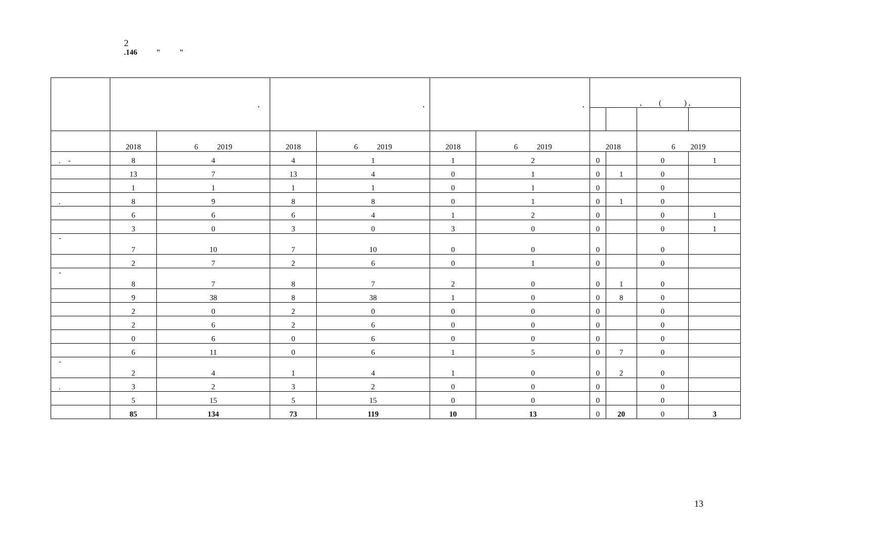2
.146 " "
| | , | | , | | , | | , ( ) , | | | |
| --- | --- | --- | --- | --- | --- | --- | --- | --- | --- | --- |
| | 2018 | 6 2019 | 2018 | 6 2019 | 2018 | 6 2019 | 2018 | | 6 2019 | |
| . - | 8 | 4 | 4 | 1 | 1 | 2 | 0 | | 0 | 1 |
| | 13 | 7 | 13 | 4 | 0 | 1 | 0 | 1 | 0 | |
| | 1 | 1 | 1 | 1 | 0 | 1 | 0 | | 0 | |
| . | 8 | 9 | 8 | 8 | 0 | 1 | 0 | 1 | 0 | |
| | 6 | 6 | 6 | 4 | 1 | 2 | 0 | | 0 | 1 |
| | 3 | 0 | 3 | 0 | 3 | 0 | 0 | | 0 | 1 |
| - | 7 | 10 | 7 | 10 | 0 | 0 | 0 | | 0 | |
| | 2 | 7 | 2 | 6 | 0 | 1 | 0 | | 0 | |
| - | 8 | 7 | 8 | 7 | 2 | 0 | 0 | 1 | 0 | |
| | 9 | 38 | 8 | 38 | 1 | 0 | 0 | 8 | 0 | |
| | 2 | 0 | 2 | 0 | 0 | 0 | 0 | | 0 | |
| | 2 | 6 | 2 | 6 | 0 | 0 | 0 | | 0 | |
| | 0 | 6 | 0 | 6 | 0 | 0 | 0 | | 0 | |
| | 6 | 11 | 0 | 6 | 1 | 5 | 0 | 7 | 0 | |
| - | 2 | 4 | 1 | 4 | 1 | 0 | 0 | 2 | 0 | |
| . | 3 | 2 | 3 | 2 | 0 | 0 | 0 | | 0 | |
| | 5 | 15 | 5 | 15 | 0 | 0 | 0 | | 0 | |
| | 85 | 134 | 73 | 119 | 10 | 13 | 0 | 20 | 0 | 3 |
13